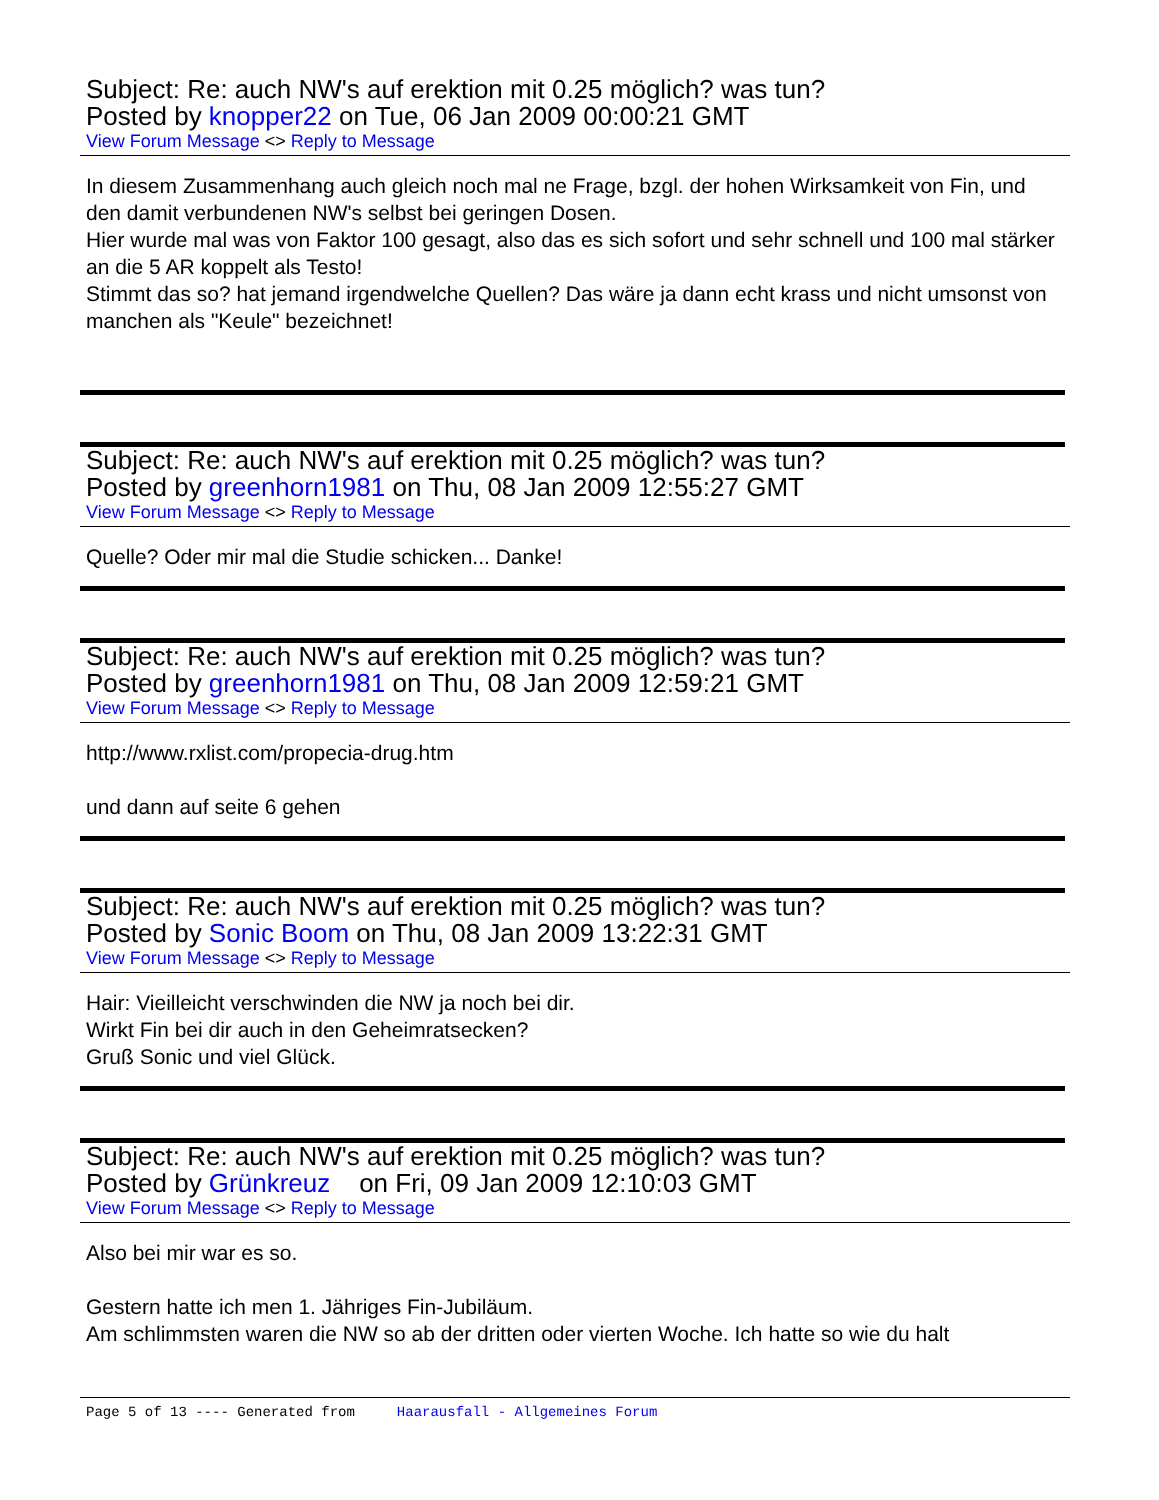Subject: Re: auch NW's auf erektion mit 0.25 möglich? was tun?
Posted by knopper22 on Tue, 06 Jan 2009 00:00:21 GMT
View Forum Message <> Reply to Message
In diesem Zusammenhang auch gleich noch mal ne Frage, bzgl. der hohen Wirksamkeit von Fin, und den damit verbundenen NW's selbst bei geringen Dosen.
Hier wurde mal was von Faktor 100 gesagt, also das es sich sofort und sehr schnell und 100 mal stärker an die 5 AR koppelt als Testo!
Stimmt das so? hat jemand irgendwelche Quellen? Das wäre ja dann echt krass und nicht umsonst von manchen als "Keule" bezeichnet!
Subject: Re: auch NW's auf erektion mit 0.25 möglich? was tun?
Posted by greenhorn1981 on Thu, 08 Jan 2009 12:55:27 GMT
View Forum Message <> Reply to Message
Quelle? Oder mir mal die Studie schicken... Danke!
Subject: Re: auch NW's auf erektion mit 0.25 möglich? was tun?
Posted by greenhorn1981 on Thu, 08 Jan 2009 12:59:21 GMT
View Forum Message <> Reply to Message
http://www.rxlist.com/propecia-drug.htm
und dann auf seite 6 gehen
Subject: Re: auch NW's auf erektion mit 0.25 möglich? was tun?
Posted by Sonic Boom on Thu, 08 Jan 2009 13:22:31 GMT
View Forum Message <> Reply to Message
Hair: Vieilleicht verschwinden die NW ja noch bei dir.
Wirkt Fin bei dir auch in den Geheimratsecken?
Gruß Sonic und viel Glück.
Subject: Re: auch NW's auf erektion mit 0.25 möglich? was tun?
Posted by Grünkreuz on Fri, 09 Jan 2009 12:10:03 GMT
View Forum Message <> Reply to Message
Also bei mir war es so.
Gestern hatte ich men 1. Jähriges Fin-Jubiläum.
Am schlimmsten waren die NW so ab der dritten oder vierten Woche. Ich hatte so wie du halt
Page 5 of 13 ---- Generated from Haarausfall - Allgemeines Forum